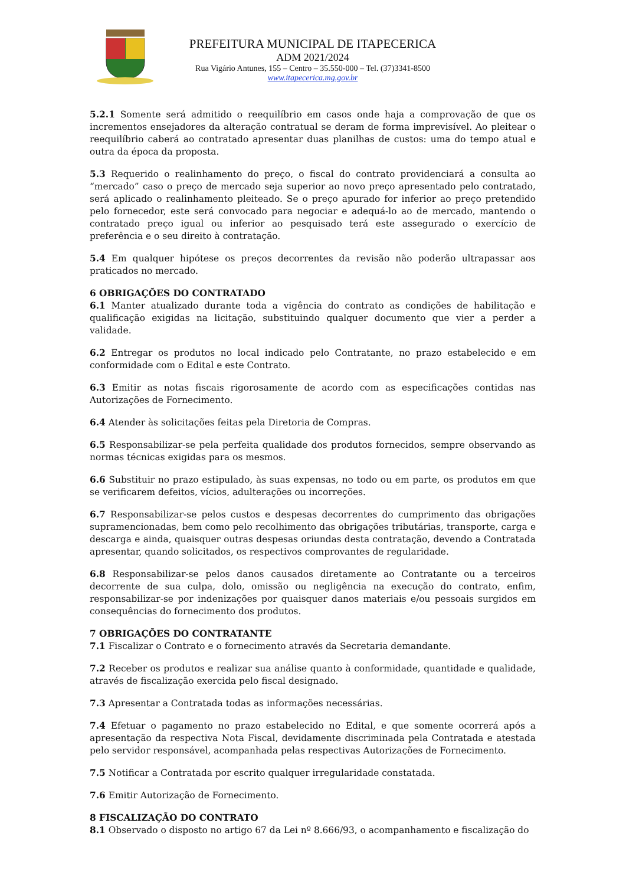PREFEITURA MUNICIPAL DE ITAPECERICA
ADM 2021/2024
Rua Vigário Antunes, 155 – Centro – 35.550-000 – Tel. (37)3341-8500
www.itapecerica.mg.gov.br
5.2.1 Somente será admitido o reequilíbrio em casos onde haja a comprovação de que os incrementos ensejadores da alteração contratual se deram de forma imprevisível. Ao pleitear o reequilíbrio caberá ao contratado apresentar duas planilhas de custos: uma do tempo atual e outra da época da proposta.
5.3 Requerido o realinhamento do preço, o fiscal do contrato providenciará a consulta ao “mercado” caso o preço de mercado seja superior ao novo preço apresentado pelo contratado, será aplicado o realinhamento pleiteado. Se o preço apurado for inferior ao preço pretendido pelo fornecedor, este será convocado para negociar e adequá-lo ao de mercado, mantendo o contratado preço igual ou inferior ao pesquisado terá este assegurado o exercício de preferência e o seu direito à contratação.
5.4 Em qualquer hipótese os preços decorrentes da revisão não poderão ultrapassar aos praticados no mercado.
6 OBRIGAÇÕES DO CONTRATADO
6.1 Manter atualizado durante toda a vigência do contrato as condições de habilitação e qualificação exigidas na licitação, substituindo qualquer documento que vier a perder a validade.
6.2 Entregar os produtos no local indicado pelo Contratante, no prazo estabelecido e em conformidade com o Edital e este Contrato.
6.3 Emitir as notas fiscais rigorosamente de acordo com as especificações contidas nas Autorizações de Fornecimento.
6.4 Atender às solicitações feitas pela Diretoria de Compras.
6.5 Responsabilizar-se pela perfeita qualidade dos produtos fornecidos, sempre observando as normas técnicas exigidas para os mesmos.
6.6 Substituir no prazo estipulado, às suas expensas, no todo ou em parte, os produtos em que se verificarem defeitos, vícios, adulterações ou incorreções.
6.7 Responsabilizar-se pelos custos e despesas decorrentes do cumprimento das obrigações supramencionadas, bem como pelo recolhimento das obrigações tributárias, transporte, carga e descarga e ainda, quaisquer outras despesas oriundas desta contratação, devendo a Contratada apresentar, quando solicitados, os respectivos comprovantes de regularidade.
6.8 Responsabilizar-se pelos danos causados diretamente ao Contratante ou a terceiros decorrente de sua culpa, dolo, omissão ou negligência na execução do contrato, enfim, responsabilizar-se por indenizações por quaisquer danos materiais e/ou pessoais surgidos em consequências do fornecimento dos produtos.
7 OBRIGAÇÕES DO CONTRATANTE
7.1 Fiscalizar o Contrato e o fornecimento através da Secretaria demandante.
7.2 Receber os produtos e realizar sua análise quanto à conformidade, quantidade e qualidade, através de fiscalização exercida pelo fiscal designado.
7.3 Apresentar a Contratada todas as informações necessárias.
7.4 Efetuar o pagamento no prazo estabelecido no Edital, e que somente ocorrerá após a apresentação da respectiva Nota Fiscal, devidamente discriminada pela Contratada e atestada pelo servidor responsável, acompanhada pelas respectivas Autorizações de Fornecimento.
7.5 Notificar a Contratada por escrito qualquer irregularidade constatada.
7.6 Emitir Autorização de Fornecimento.
8 FISCALIZAÇÃO DO CONTRATO
8.1 Observado o disposto no artigo 67 da Lei nº 8.666/93, o acompanhamento e fiscalização do